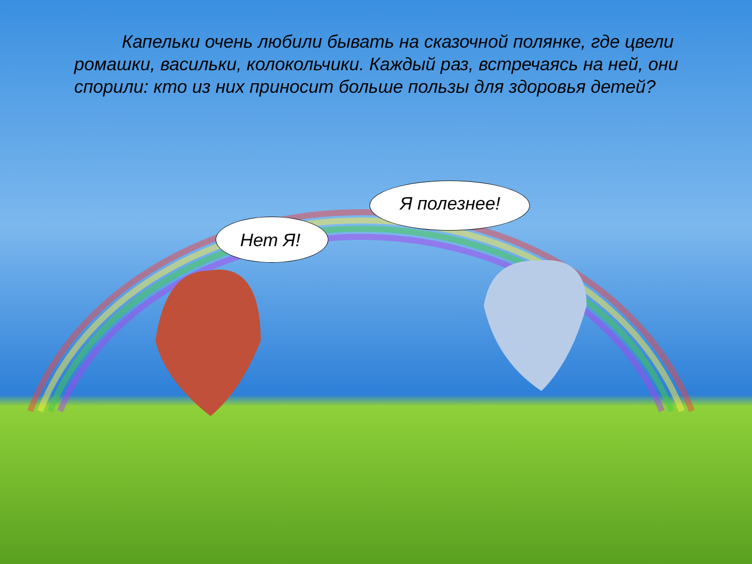Капельки очень любили бывать на сказочной полянке, где цвели ромашки, васильки, колокольчики. Каждый раз, встречаясь на ней, они спорили: кто из них приносит больше пользы для здоровья детей?
Нет Я!
Я полезнее!